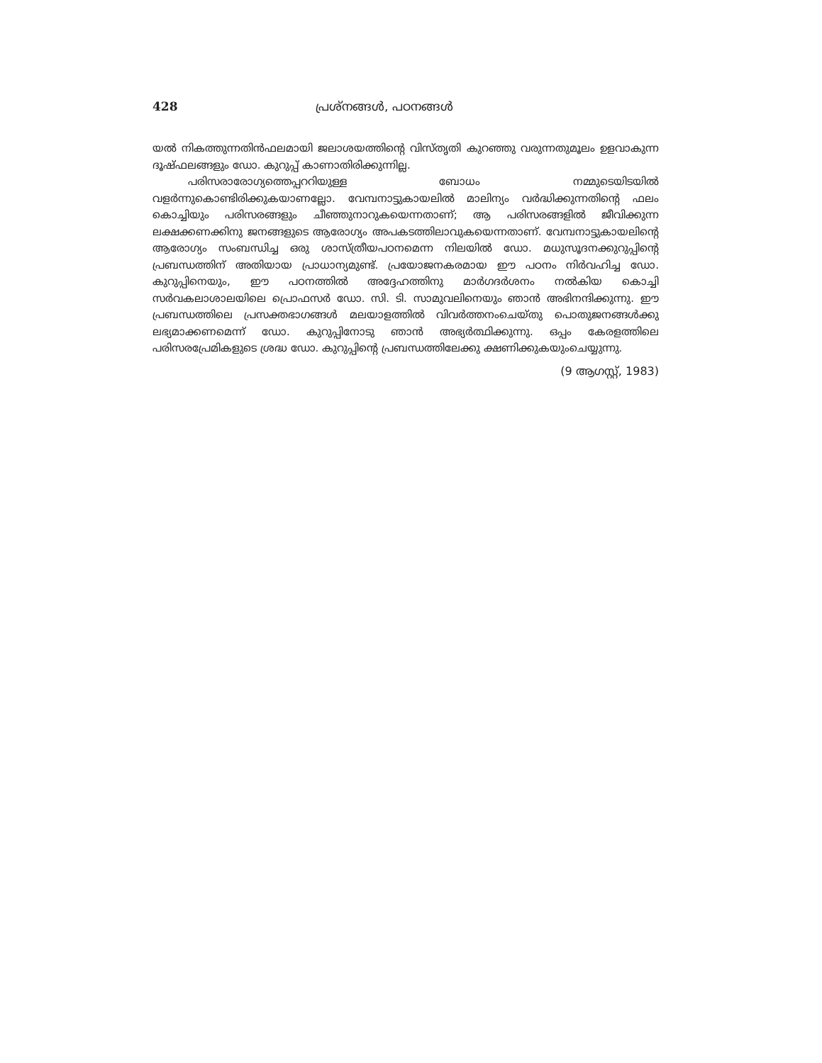428 പ്രശ്നങ്ങൾ, പഠനങ്ങൾ
യൽ നികത്തുന്നതിൻഫലമായി ജലാശയത്തിന്റെ വിസ്തൃതി കുറഞ്ഞു വരുന്നതുമൂലം ഉളവാകുന്ന ദൂഷ്ഫലങ്ങളും ഡോ. കുറുപ്പ് കാണാതിരിക്കുന്നില്ല.
പരിസരാരോഗ്യത്തെപ്പററിയുള്ള ബോധം നമ്മുടെയിടയിൽ വളർന്നുകൊണ്ടിരിക്കുകയാണല്ലോ. വേമ്പനാട്ടുകായലിൽ മാലിന്യം വർദ്ധിക്കുന്നതിന്റെ ഫലം കൊച്ചിയും പരിസരങ്ങളും ചീഞ്ഞുനാറുകയെന്നതാണ്; ആ പരിസരങ്ങളിൽ ജീവിക്കുന്ന ലക്ഷക്കണക്കിനു ജനങ്ങളുടെ ആരോഗ്യം അപകടത്തിലാവുകയെന്നതാണ്. വേമ്പനാട്ടുകായലിന്റെ ആരോഗ്യം സംബന്ധിച്ച ഒരു ശാസ്ത്രീയപഠനമെന്ന നിലയിൽ ഡോ. മധുസൂദനക്കുറുപ്പിന്റെ പ്രബന്ധത്തിന് അതിയായ പ്രാധാന്യമുണ്ട്. പ്രയോജനകരമായ ഈ പഠനം നിർവഹിച്ച ഡോ. കുറുപ്പിനെയും, ഈ പഠനത്തിൽ അദ്ദേഹത്തിനു മാർഗദർശനം നൽകിയ കൊച്ചി സർവകലാശാലയിലെ പ്രൊഫസർ ഡോ. സി. ടി. സാമുവലിനെയും ഞാൻ അഭിനന്ദിക്കുന്നു. ഈ പ്രബന്ധത്തിലെ പ്രസക്തഭാഗങ്ങൾ മലയാളത്തിൽ വിവർത്തനംചെയ്തു പൊതുജനങ്ങൾക്കു ലഭ്യമാക്കണമെന്ന് ഡോ. കുറുപ്പിനോടു ഞാൻ അഭ്യർത്ഥിക്കുന്നു. ഒപ്പം കേരളത്തിലെ പരിസരപ്രേമികളുടെ ശ്രദ്ധ ഡോ. കുറുപ്പിന്റെ പ്രബന്ധത്തിലേക്കു ക്ഷണിക്കുകയുംചെയ്യുന്നു.
(9 ആഗസ്റ്റ്, 1983)